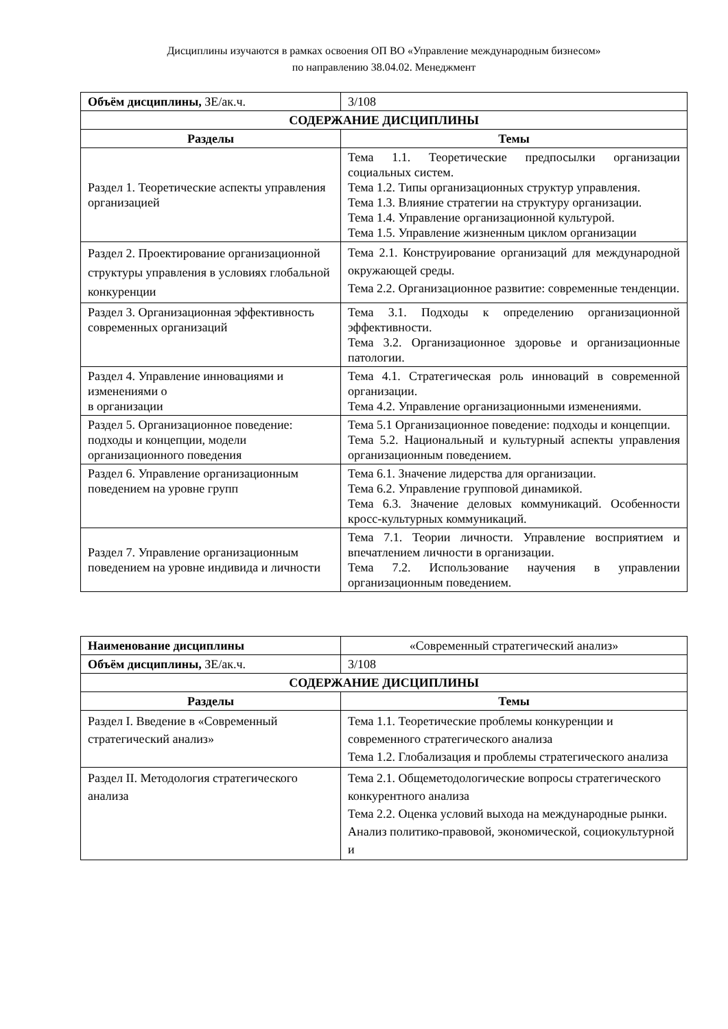Дисциплины изучаются в рамках освоения ОП ВО «Управление международным бизнесом»
по направлению 38.04.02. Менеджмент
| Объём дисциплины, ЗЕ/ак.ч. | 3/108 |
| СОДЕРЖАНИЕ ДИСЦИПЛИНЫ | |
| Разделы | Темы |
| Раздел 1. Теоретические аспекты управления организацией | Тема 1.1. Теоретические предпосылки организации социальных систем. Тема 1.2. Типы организационных структур управления. Тема 1.3. Влияние стратегии на структуру организации. Тема 1.4. Управление организационной культурой. Тема 1.5. Управление жизненным циклом организации |
| Раздел 2. Проектирование организационной структуры управления в условиях глобальной конкуренции | Тема 2.1. Конструирование организаций для международной окружающей среды. Тема 2.2. Организационное развитие: современные тенденции. |
| Раздел 3. Организационная эффективность современных организаций | Тема 3.1. Подходы к определению организационной эффективности. Тема 3.2. Организационное здоровье и организационные патологии. |
| Раздел 4. Управление инновациями и изменениями о в организации | Тема 4.1. Стратегическая роль инноваций в современной организации. Тема 4.2. Управление организационными изменениями. |
| Раздел 5. Организационное поведение: подходы и концепции, модели организационного поведения | Тема 5.1 Организационное поведение: подходы и концепции. Тема 5.2. Национальный и культурный аспекты управления организационным поведением. |
| Раздел 6. Управление организационным поведением на уровне групп | Тема 6.1. Значение лидерства для организации. Тема 6.2. Управление групповой динамикой. Тема 6.3. Значение деловых коммуникаций. Особенности кросс-культурных коммуникаций. |
| Раздел 7. Управление организационным поведением на уровне индивида и личности | Тема 7.1. Теории личности. Управление восприятием и впечатлением личности в организации. Тема 7.2. Использование научения в управлении организационным поведением. |
| Наименование дисциплины | «Современный стратегический анализ» |
| Объём дисциплины, ЗЕ/ак.ч. | 3/108 |
| СОДЕРЖАНИЕ ДИСЦИПЛИНЫ | |
| Разделы | Темы |
| Раздел I. Введение в «Современный стратегический анализ» | Тема 1.1. Теоретические проблемы конкуренции и современного стратегического анализа Тема 1.2. Глобализация и проблемы стратегического анализа |
| Раздел II. Методология стратегического анализа | Тема 2.1. Общеметодологические вопросы стратегического конкурентного анализа Тема 2.2. Оценка условий выхода на международные рынки. Анализ политико-правовой, экономической, социокультурной и |